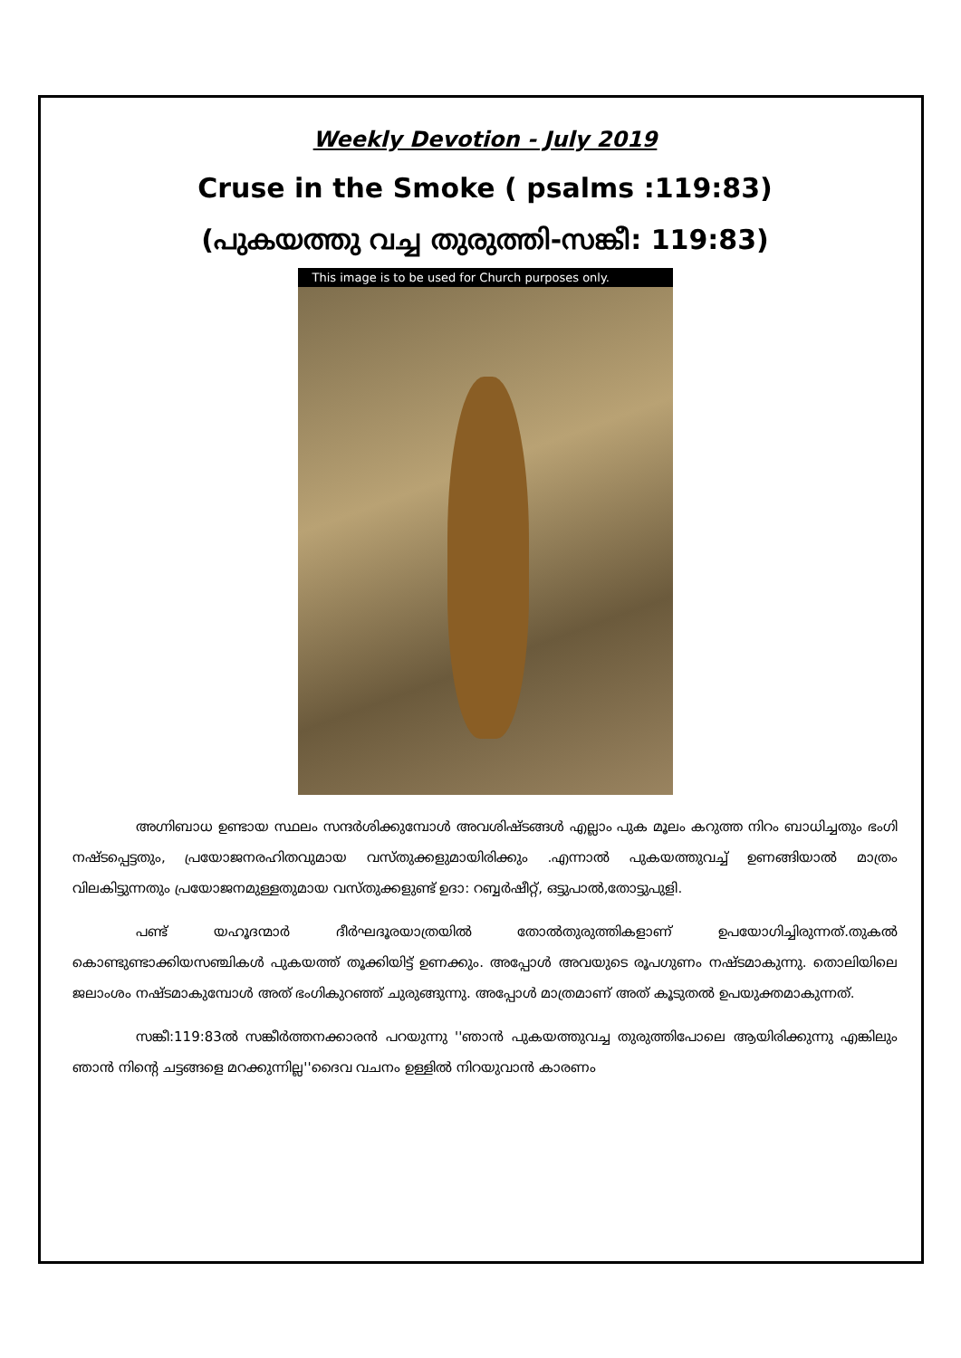Weekly Devotion - July 2019
Cruse in the Smoke ( psalms :119:83)
(പുകയത്തു വച്ച തുരുത്തി-സങ്കീ: 119:83)
This image is to be used for Church purposes only.
അഗ്നിബാധ ഉണ്ടായ സ്ഥലം സന്ദർശിക്കുമ്പോൾ അവശിഷ്ടങ്ങൾ എല്ലാം പുക മൂലം കറുത്ത നിറം ബാധിച്ചതും ഭംഗി നഷ്ടപ്പെട്ടതും, പ്രയോജനരഹിതവുമായ വസ്തുക്കളുമായിരിക്കും .എന്നാൽ പുകയത്തുവച്ച് ഉണങ്ങിയാൽ മാത്രം വിലകിട്ടുന്നതും പ്രയോജനമുള്ളതുമായ വസ്തുക്കളുണ്ട് ഉദാ: റബ്ബർഷീറ്റ്, ഒട്ടുപാൽ,തോട്ടുപുളി.
പണ്ട് യഹൂദന്മാർ ദീർഘദൂരയാത്രയിൽ തോൽതുരുത്തികളാണ് ഉപയോഗിച്ചിരുന്നത്.തുകൽ കൊണ്ടുണ്ടാക്കിയസഞ്ചികൾ പുകയത്ത് തൂക്കിയിട്ട് ഉണക്കും. അപ്പോൾ അവയുടെ രൂപഗുണം നഷ്ടമാകുന്നു. തൊലിയിലെ ജലാംശം നഷ്ടമാകുമ്പോൾ അത് ഭംഗികുറഞ്ഞ് ചുരുങ്ങുന്നു. അപ്പോൾ മാത്രമാണ് അത് കൂടുതൽ ഉപയുക്തമാകുന്നത്.
സങ്കീ:119:83ൽ സങ്കീർത്തനക്കാരൻ പറയുന്നു ''ഞാൻ പുകയത്തുവച്ച തുരുത്തിപോലെ ആയിരിക്കുന്നു എങ്കിലും ഞാൻ നിന്റെ ചട്ടങ്ങളെ മറക്കുന്നില്ല''ദൈവ വചനം ഉള്ളിൽ നിറയുവാൻ കാരണം